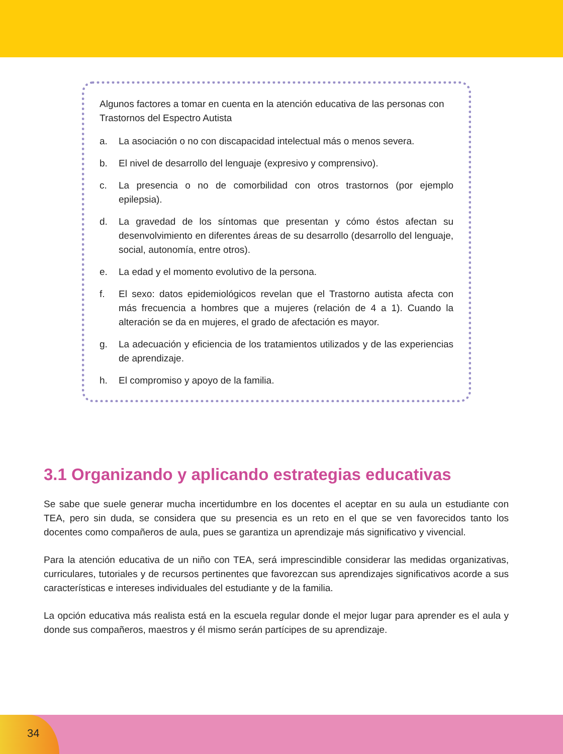Algunos factores a tomar en cuenta en la atención educativa de las personas con Trastornos del Espectro Autista
a. La asociación o no con discapacidad intelectual más o menos severa.
b. El nivel de desarrollo del lenguaje (expresivo y comprensivo).
c. La presencia o no de comorbilidad con otros trastornos (por ejemplo epilepsia).
d. La gravedad de los síntomas que presentan y cómo éstos afectan su desenvolvimiento en diferentes áreas de su desarrollo (desarrollo del lenguaje, social, autonomía, entre otros).
e. La edad y el momento evolutivo de la persona.
f. El sexo: datos epidemiológicos revelan que el Trastorno autista afecta con más frecuencia a hombres que a mujeres (relación de 4 a 1). Cuando la alteración se da en mujeres, el grado de afectación es mayor.
g. La adecuación y eficiencia de los tratamientos utilizados y de las experiencias de aprendizaje.
h. El compromiso y apoyo de la familia.
3.1 Organizando y aplicando estrategias educativas
Se sabe que suele generar mucha incertidumbre en los docentes el aceptar en su aula un estudiante con TEA, pero sin duda, se considera que su presencia es un reto en el que se ven favorecidos tanto los docentes como compañeros de aula, pues se garantiza un aprendizaje más significativo y vivencial.
Para la atención educativa de un niño con TEA, será imprescindible considerar las medidas organizativas, curriculares, tutoriales y de recursos pertinentes que favorezcan sus aprendizajes significativos acorde a sus características e intereses individuales del estudiante y de la familia.
La opción educativa más realista está en la escuela regular donde el mejor lugar para aprender es el aula y donde sus compañeros, maestros y él mismo serán partícipes de su aprendizaje.
34